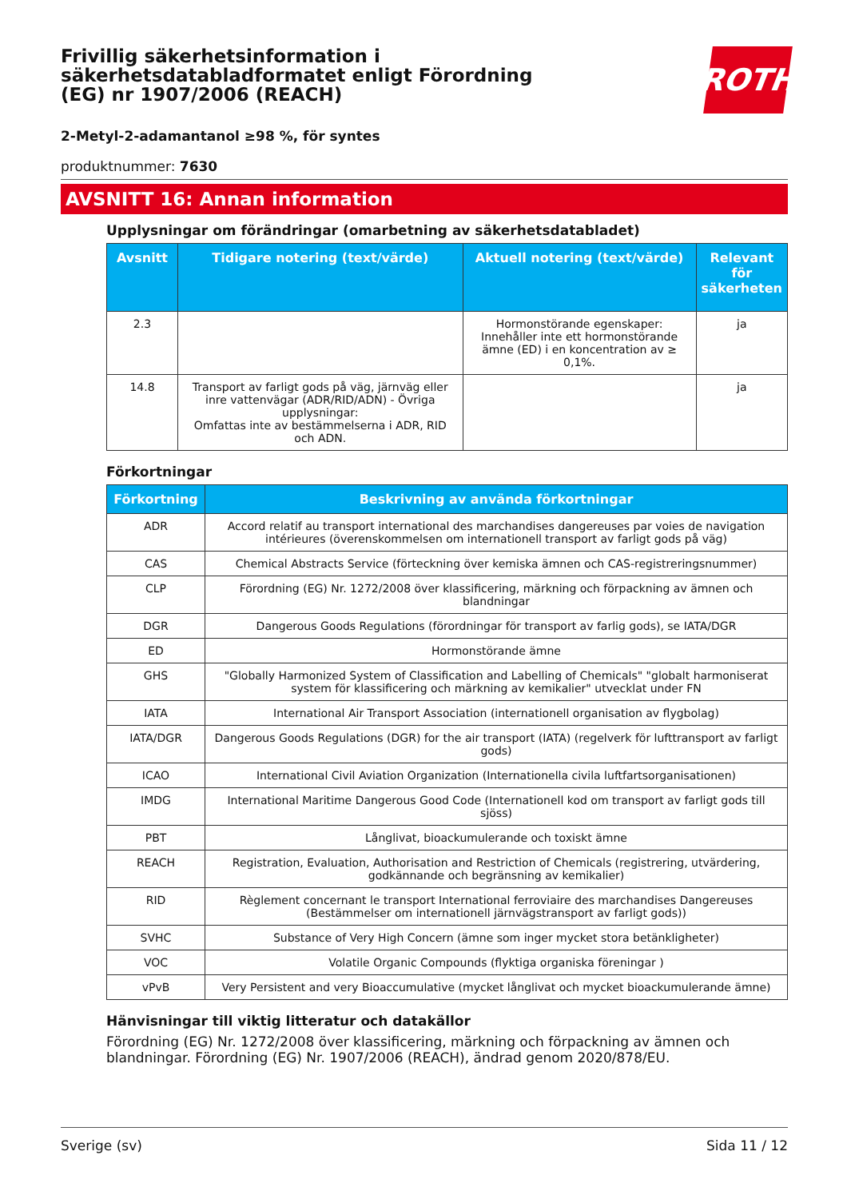ROTH
Frivillig säkerhetsinformation i säkerhetsdatabladformatet enligt Förordning (EG) nr 1907/2006 (REACH)
2-Metyl-2-adamantanol ≥98 %, för syntes
produktnummer: 7630
AVSNITT 16: Annan information
Upplysningar om förändringar (omarbetning av säkerhetsdatabladet)
| Avsnitt | Tidigare notering (text/värde) | Aktuell notering (text/värde) | Relevant för säkerheten |
| --- | --- | --- | --- |
| 2.3 | | Hormonstörande egenskaper: Innehåller inte ett hormonstörande ämne (ED) i en koncentration av ≥ 0,1%. | ja |
| 14.8 | Transport av farligt gods på väg, järnväg eller inre vattenvägar (ADR/RID/ADN) - Övriga upplysningar: Omfattas inte av bestämmelserna i ADR, RID och ADN. | | ja |
Förkortningar
| Förkortning | Beskrivning av använda förkortningar |
| --- | --- |
| ADR | Accord relatif au transport international des marchandises dangereuses par voies de navigation intérieures (överenskommelsen om internationell transport av farligt gods på väg) |
| CAS | Chemical Abstracts Service (förteckning över kemiska ämnen och CAS-registreringsnummer) |
| CLP | Förordning (EG) Nr. 1272/2008 över klassificering, märkning och förpackning av ämnen och blandningar |
| DGR | Dangerous Goods Regulations (förordningar för transport av farlig gods), se IATA/DGR |
| ED | Hormonstörande ämne |
| GHS | "Globally Harmonized System of Classification and Labelling of Chemicals" "globalt harmoniserat system för klassificering och märkning av kemikalier" utvecklat under FN |
| IATA | International Air Transport Association (internationell organisation av flygbolag) |
| IATA/DGR | Dangerous Goods Regulations (DGR) for the air transport (IATA) (regelverk för lufttransport av farligt gods) |
| ICAO | International Civil Aviation Organization (Internationella civila luftfartsorganisationen) |
| IMDG | International Maritime Dangerous Good Code (Internationell kod om transport av farligt gods till sjöss) |
| PBT | Långlivat, bioackumulerande och toxiskt ämne |
| REACH | Registration, Evaluation, Authorisation and Restriction of Chemicals (registrering, utvärdering, godkännande och begränsning av kemikalier) |
| RID | Règlement concernant le transport International ferroviaire des marchandises Dangereuses (Bestämmelser om internationell järnvägstransport av farligt gods)) |
| SVHC | Substance of Very High Concern (ämne som inger mycket stora betänkligheter) |
| VOC | Volatile Organic Compounds (flyktiga organiska föreningar ) |
| vPvB | Very Persistent and very Bioaccumulative (mycket långlivat och mycket bioackumulerande ämne) |
Hänvisningar till viktig litteratur och datakällor
Förordning (EG) Nr. 1272/2008 över klassificering, märkning och förpackning av ämnen och blandningar. Förordning (EG) Nr. 1907/2006 (REACH), ändrad genom 2020/878/EU.
Sverige (sv) Sida 11 / 12